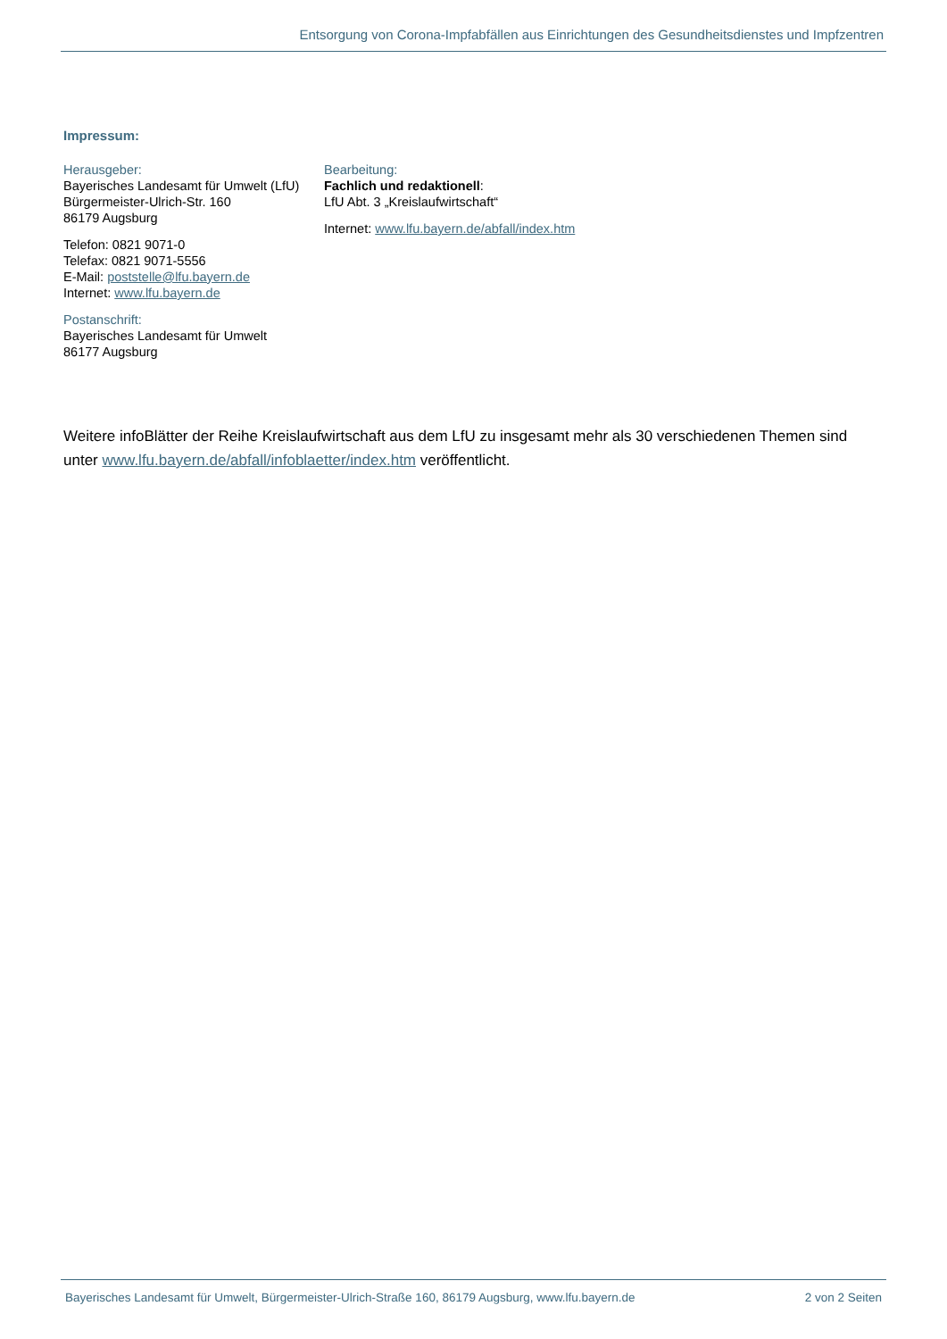Entsorgung von Corona-Impfabfällen aus Einrichtungen des Gesundheitsdienstes und Impfzentren
Impressum:
Herausgeber:
Bayerisches Landesamt für Umwelt (LfU)
Bürgermeister-Ulrich-Str. 160
86179 Augsburg
Telefon: 0821 9071-0
Telefax: 0821 9071-5556
E-Mail: poststelle@lfu.bayern.de
Internet: www.lfu.bayern.de
Postanschrift:
Bayerisches Landesamt für Umwelt
86177 Augsburg
Bearbeitung:
Fachlich und redaktionell:
LfU Abt. 3 „Kreislaufwirtschaft“
Internet: www.lfu.bayern.de/abfall/index.htm
Weitere infoBlätter der Reihe Kreislaufwirtschaft aus dem LfU zu insgesamt mehr als 30 verschiedenen Themen sind unter www.lfu.bayern.de/abfall/infoblaetter/index.htm veröffentlicht.
Bayerisches Landesamt für Umwelt, Bürgermeister-Ulrich-Straße 160, 86179 Augsburg, www.lfu.bayern.de 2 von 2 Seiten